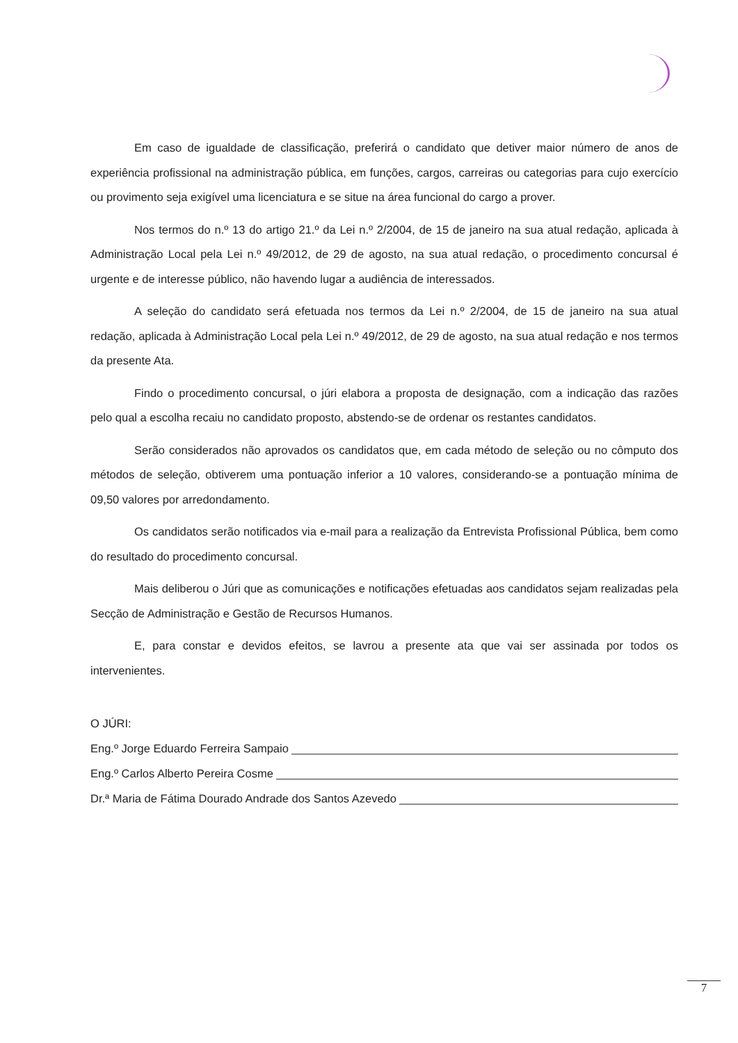Em caso de igualdade de classificação, preferirá o candidato que detiver maior número de anos de experiência profissional na administração pública, em funções, cargos, carreiras ou categorias para cujo exercício ou provimento seja exigível uma licenciatura e se situe na área funcional do cargo a prover.
Nos termos do n.º 13 do artigo 21.º da Lei n.º 2/2004, de 15 de janeiro na sua atual redação, aplicada à Administração Local pela Lei n.º 49/2012, de 29 de agosto, na sua atual redação, o procedimento concursal é urgente e de interesse público, não havendo lugar a audiência de interessados.
A seleção do candidato será efetuada nos termos da Lei n.º 2/2004, de 15 de janeiro na sua atual redação, aplicada à Administração Local pela Lei n.º 49/2012, de 29 de agosto, na sua atual redação e nos termos da presente Ata.
Findo o procedimento concursal, o júri elabora a proposta de designação, com a indicação das razões pelo qual a escolha recaiu no candidato proposto, abstendo-se de ordenar os restantes candidatos.
Serão considerados não aprovados os candidatos que, em cada método de seleção ou no cômputo dos métodos de seleção, obtiverem uma pontuação inferior a 10 valores, considerando-se a pontuação mínima de 09,50 valores por arredondamento.
Os candidatos serão notificados via e-mail para a realização da Entrevista Profissional Pública, bem como do resultado do procedimento concursal.
Mais deliberou o Júri que as comunicações e notificações efetuadas aos candidatos sejam realizadas pela Secção de Administração e Gestão de Recursos Humanos.
E, para constar e devidos efeitos, se lavrou a presente ata que vai ser assinada por todos os intervenientes.
O JÚRI:
Eng.º Jorge Eduardo Ferreira Sampaio
Eng.º Carlos Alberto Pereira Cosme
Dr.ª Maria de Fátima Dourado Andrade dos Santos Azevedo
7